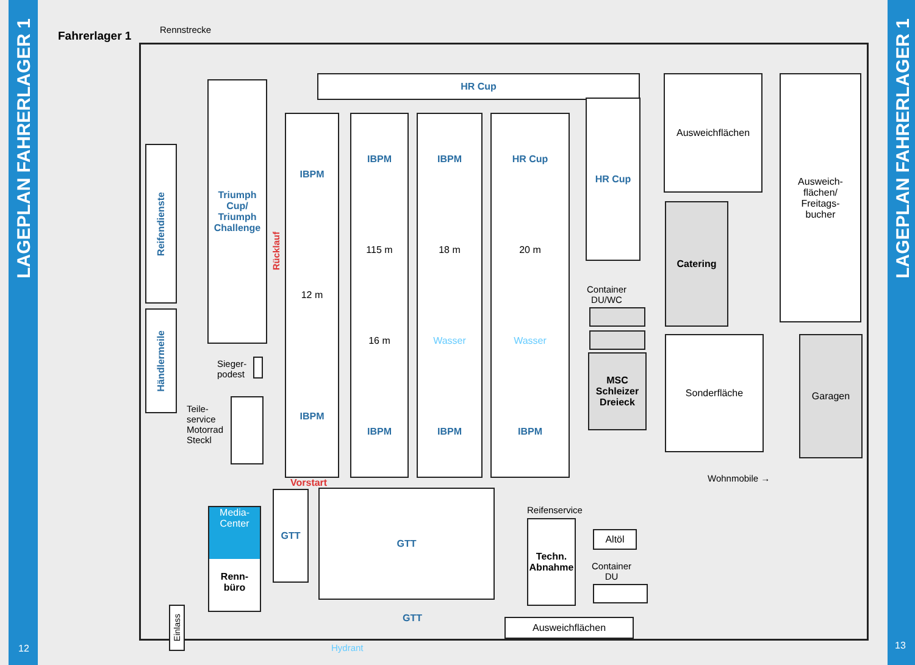LAGEPLAN FAHRERLAGER 1
12
LAGEPLAN FAHRERLAGER 1
13
Fahrerlager 1 Rennstrecke
HR Cup
HR Cup
Ausweichflächen
Ausweich-
flächen/
Freitags-
bucher
Reifendienste
Händlermeile
Triumph Cup/ Triumph Challenge
Rücklauf
IBPM
12 m
IBPM
IBPM
115 m
16 m
IBPM
IBPM
18 m
Wasser
IBPM
HR Cup
20 m
Wasser
IBPM
Container
DU/WC
MSC Schleizer Dreieck
Catering
Sonderfläche Garagen
Sieger-
podest
Teile-
service
Motorrad
Steckl
Vorstart Wohnmobile →
Media-
Center
Renn-
büro
GTT GTT
GTT
Reifenservice
Techn. Abnahme
Altöl
Container
DU
Ausweichflächen
Einlass
Hydrant